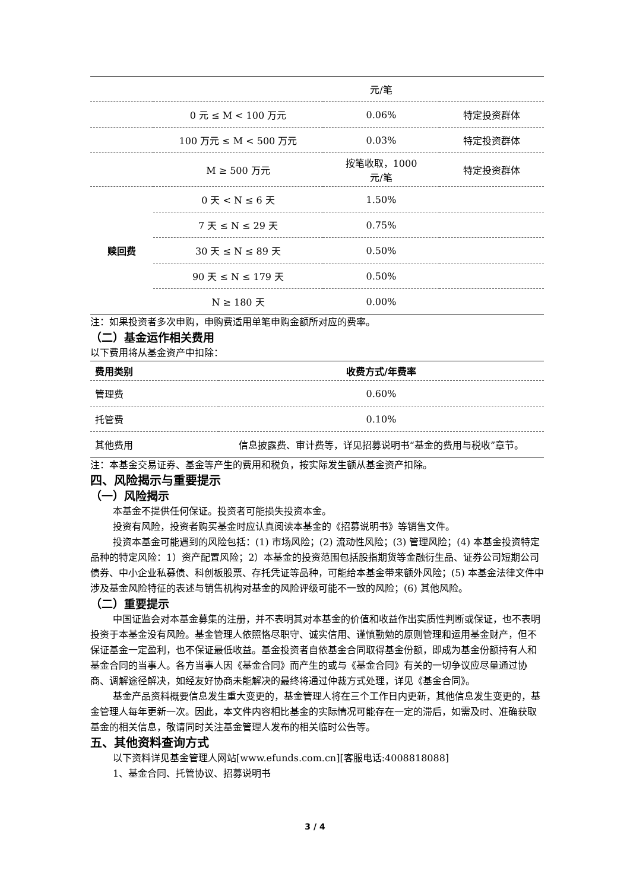| | | 元/笔 | |
| | 0 元 ≤ M < 100 万元 | 0.06% | 特定投资群体 |
| | 100 万元 ≤ M < 500 万元 | 0.03% | 特定投资群体 |
| | M ≥ 500 万元 | 按笔收取，1000 元/笔 | 特定投资群体 |
| 赎回费 | 0 天 < N ≤ 6 天 | 1.50% | |
| | 7 天 ≤ N ≤ 29 天 | 0.75% | |
| | 30 天 ≤ N ≤ 89 天 | 0.50% | |
| | 90 天 ≤ N ≤ 179 天 | 0.50% | |
| | N ≥ 180 天 | 0.00% | |
注：如果投资者多次申购，申购费适用单笔申购金额所对应的费率。
（二）基金运作相关费用
以下费用将从基金资产中扣除：
| 费用类别 | 收费方式/年费率 |
| --- | --- |
| 管理费 | 0.60% |
| 托管费 | 0.10% |
| 其他费用 | 信息披露费、审计费等，详见招募说明书“基金的费用与税收”章节。 |
注：本基金交易证券、基金等产生的费用和税负，按实际发生额从基金资产扣除。
四、风险揭示与重要提示
（一）风险揭示
本基金不提供任何保证。投资者可能损失投资本金。
投资有风险，投资者购买基金时应认真阅读本基金的《招募说明书》等销售文件。
投资本基金可能遇到的风险包括：(1) 市场风险；(2) 流动性风险；(3) 管理风险；(4) 本基金投资特定品种的特定风险：1）资产配置风险；2）本基金的投资范围包括股指期货等金融衍生品、证券公司短期公司债券、中小企业私募债、科创板股票、存托凭证等品种，可能给本基金带来额外风险；(5) 本基金法律文件中涉及基金风险特征的表述与销售机构对基金的风险评级可能不一致的风险；(6) 其他风险。
（二）重要提示
中国证监会对本基金募集的注册，并不表明其对本基金的价值和收益作出实质性判断或保证，也不表明投资于本基金没有风险。基金管理人依照恪尽职守、诚实信用、谨慎勤勉的原则管理和运用基金财产，但不保证基金一定盈利，也不保证最低收益。基金投资者自依基金合同取得基金份额，即成为基金份额持有人和基金合同的当事人。各方当事人因《基金合同》而产生的或与《基金合同》有关的一切争议应尽量通过协商、调解途径解决，如经友好协商未能解决的最终将通过仲裁方式处理，详见《基金合同》。
基金产品资料概要信息发生重大变更的，基金管理人将在三个工作日内更新，其他信息发生变更的，基金管理人每年更新一次。因此，本文件内容相比基金的实际情况可能存在一定的滞后，如需及时、准确获取基金的相关信息，敬请同时关注基金管理人发布的相关临时公告等。
五、其他资料查询方式
以下资料详见基金管理人网站[www.efunds.com.cn][客服电话:4008818088]
1、基金合同、托管协议、招募说明书
3 / 4